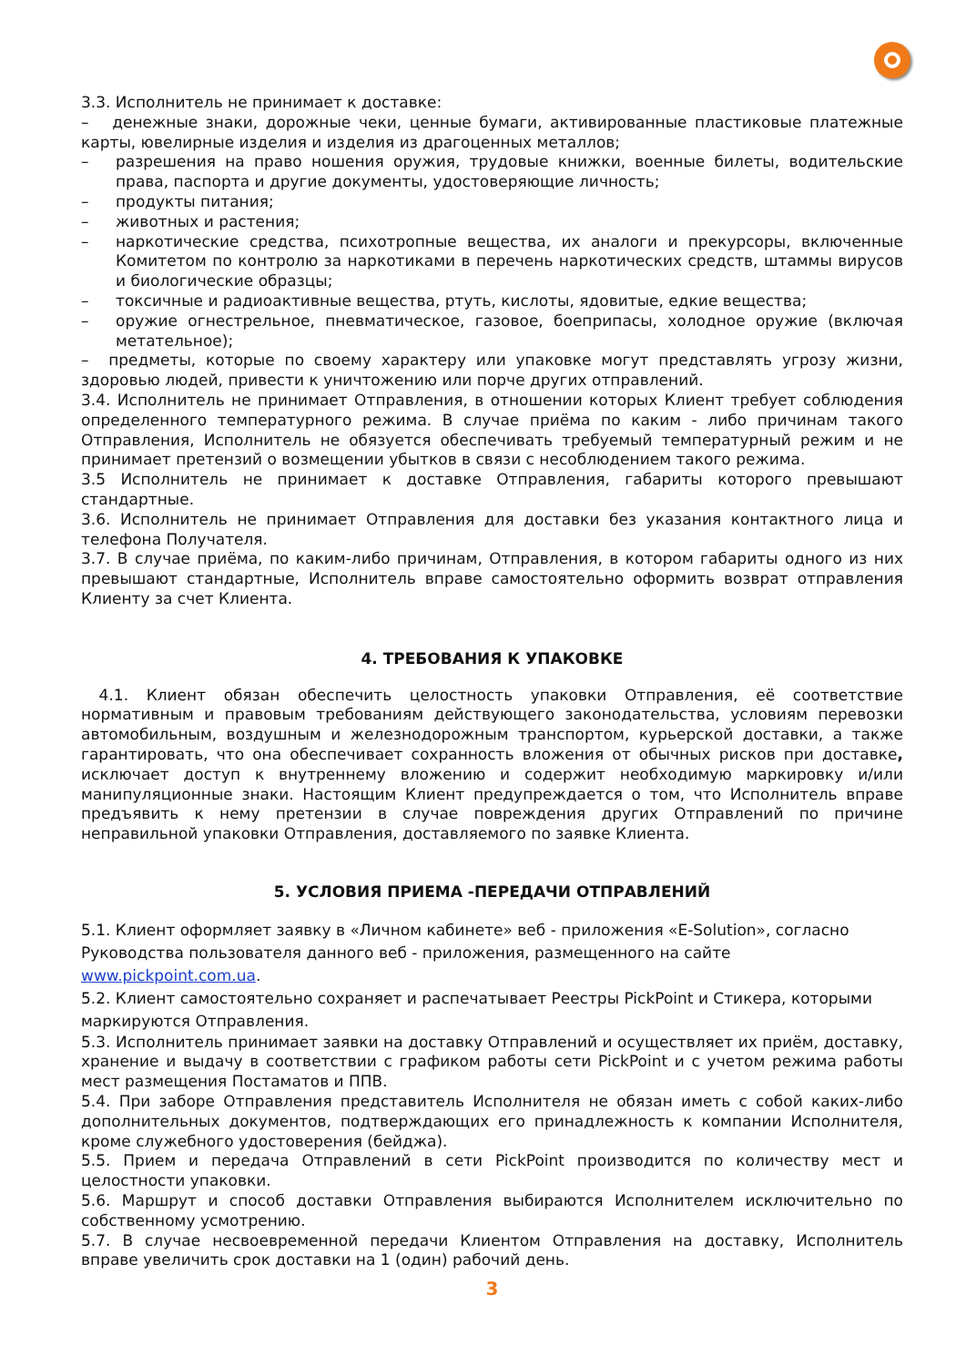3.3. Исполнитель не принимает к доставке:
– денежные знаки, дорожные чеки, ценные бумаги, активированные пластиковые платежные карты, ювелирные изделия и изделия из драгоценных металлов;
– разрешения на право ношения оружия, трудовые книжки, военные билеты, водительские права, паспорта и другие документы, удостоверяющие личность;
– продукты питания;
– животных и растения;
– наркотические средства, психотропные вещества, их аналоги и прекурсоры, включенные Комитетом по контролю за наркотиками в перечень наркотических средств, штаммы вирусов и биологические образцы;
– токсичные и радиоактивные вещества, ртуть, кислоты, ядовитые, едкие вещества;
– оружие огнестрельное, пневматическое, газовое, боеприпасы, холодное оружие (включая метательное);
– предметы, которые по своему характеру или упаковке могут представлять угрозу жизни, здоровью людей, привести к уничтожению или порче других отправлений.
3.4. Исполнитель не принимает Отправления, в отношении которых Клиент требует соблюдения определенного температурного режима. В случае приёма по каким - либо причинам такого Отправления, Исполнитель не обязуется обеспечивать требуемый температурный режим и не принимает претензий о возмещении убытков в связи с несоблюдением такого режима.
3.5 Исполнитель не принимает к доставке Отправления, габариты которого превышают стандартные.
3.6. Исполнитель не принимает Отправления для доставки без указания контактного лица и телефона Получателя.
3.7. В случае приёма, по каким-либо причинам, Отправления, в котором габариты одного из них превышают стандартные, Исполнитель вправе самостоятельно оформить возврат отправления Клиенту за счет Клиента.
4. ТРЕБОВАНИЯ К УПАКОВКЕ
4.1. Клиент обязан обеспечить целостность упаковки Отправления, её соответствие нормативным и правовым требованиям действующего законодательства, условиям перевозки автомобильным, воздушным и железнодорожным транспортом, курьерской доставки, а также гарантировать, что она обеспечивает сохранность вложения от обычных рисков при доставке, исключает доступ к внутреннему вложению и содержит необходимую маркировку и/или манипуляционные знаки. Настоящим Клиент предупреждается о том, что Исполнитель вправе предъявить к нему претензии в случае повреждения других Отправлений по причине неправильной упаковки Отправления, доставляемого по заявке Клиента.
5. УСЛОВИЯ ПРИЕМА -ПЕРЕДАЧИ ОТПРАВЛЕНИЙ
5.1. Клиент оформляет заявку в «Личном кабинете» веб - приложения «E-Solution», согласно Руководства пользователя данного веб - приложения, размещенного на сайте www.pickpoint.com.ua.
5.2. Клиент самостоятельно сохраняет и распечатывает Реестры PickPoint и Стикера, которыми маркируются Отправления.
5.3. Исполнитель принимает заявки на доставку Отправлений и осуществляет их приём, доставку, хранение и выдачу в соответствии с графиком работы сети PickPoint и с учетом режима работы мест размещения Постаматов и ППВ.
5.4. При заборе Отправления представитель Исполнителя не обязан иметь с собой каких-либо дополнительных документов, подтверждающих его принадлежность к компании Исполнителя, кроме служебного удостоверения (бейджа).
5.5. Прием и передача Отправлений в сети PickPoint производится по количеству мест и целостности упаковки.
5.6. Маршрут и способ доставки Отправления выбираются Исполнителем исключительно по собственному усмотрению.
5.7. В случае несвоевременной передачи Клиентом Отправления на доставку, Исполнитель вправе увеличить срок доставки на 1 (один) рабочий день.
3